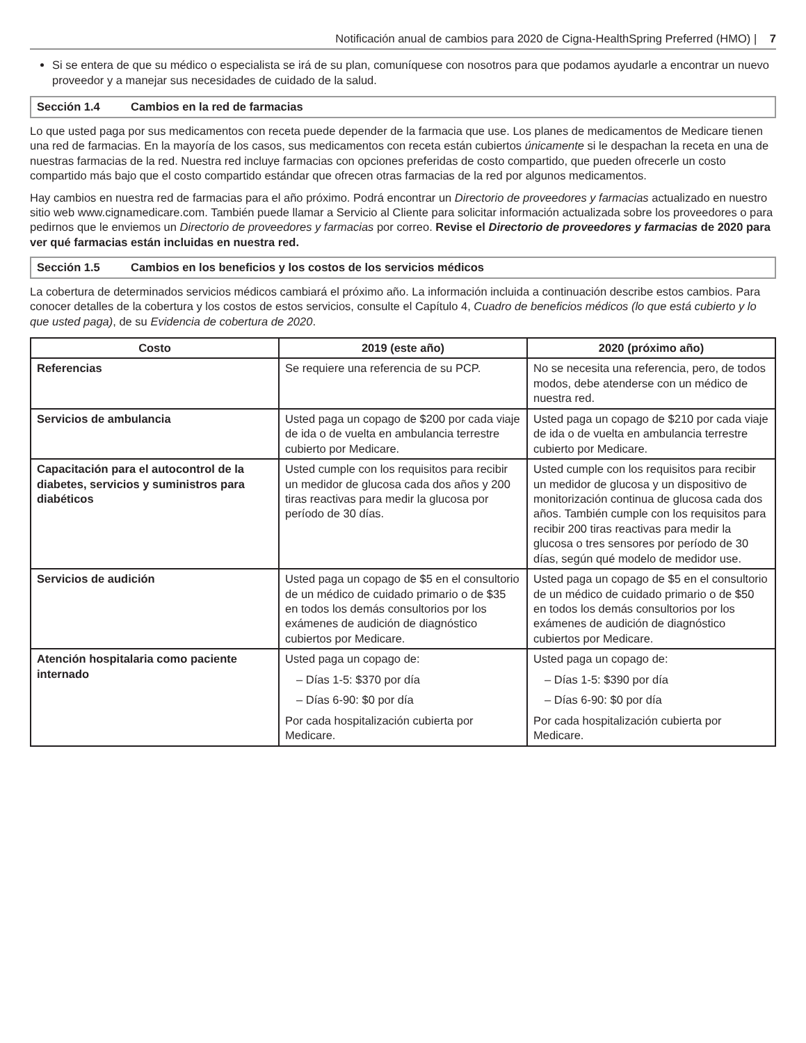Notificación anual de cambios para 2020 de Cigna-HealthSpring Preferred (HMO) | 7
Si se entera de que su médico o especialista se irá de su plan, comuníquese con nosotros para que podamos ayudarle a encontrar un nuevo proveedor y a manejar sus necesidades de cuidado de la salud.
Sección 1.4 Cambios en la red de farmacias
Lo que usted paga por sus medicamentos con receta puede depender de la farmacia que use. Los planes de medicamentos de Medicare tienen una red de farmacias. En la mayoría de los casos, sus medicamentos con receta están cubiertos únicamente si le despachan la receta en una de nuestras farmacias de la red. Nuestra red incluye farmacias con opciones preferidas de costo compartido, que pueden ofrecerle un costo compartido más bajo que el costo compartido estándar que ofrecen otras farmacias de la red por algunos medicamentos.
Hay cambios en nuestra red de farmacias para el año próximo. Podrá encontrar un Directorio de proveedores y farmacias actualizado en nuestro sitio web www.cignamedicare.com. También puede llamar a Servicio al Cliente para solicitar información actualizada sobre los proveedores o para pedirnos que le enviemos un Directorio de proveedores y farmacias por correo. Revise el Directorio de proveedores y farmacias de 2020 para ver qué farmacias están incluidas en nuestra red.
Sección 1.5 Cambios en los beneficios y los costos de los servicios médicos
La cobertura de determinados servicios médicos cambiará el próximo año. La información incluida a continuación describe estos cambios. Para conocer detalles de la cobertura y los costos de estos servicios, consulte el Capítulo 4, Cuadro de beneficios médicos (lo que está cubierto y lo que usted paga), de su Evidencia de cobertura de 2020.
| Costo | 2019 (este año) | 2020 (próximo año) |
| --- | --- | --- |
| Referencias | Se requiere una referencia de su PCP. | No se necesita una referencia, pero, de todos modos, debe atenderse con un médico de nuestra red. |
| Servicios de ambulancia | Usted paga un copago de $200 por cada viaje de ida o de vuelta en ambulancia terrestre cubierto por Medicare. | Usted paga un copago de $210 por cada viaje de ida o de vuelta en ambulancia terrestre cubierto por Medicare. |
| Capacitación para el autocontrol de la diabetes, servicios y suministros para diabéticos | Usted cumple con los requisitos para recibir un medidor de glucosa cada dos años y 200 tiras reactivas para medir la glucosa por período de 30 días. | Usted cumple con los requisitos para recibir un medidor de glucosa y un dispositivo de monitorización continua de glucosa cada dos años. También cumple con los requisitos para recibir 200 tiras reactivas para medir la glucosa o tres sensores por período de 30 días, según qué modelo de medidor use. |
| Servicios de audición | Usted paga un copago de $5 en el consultorio de un médico de cuidado primario o de $35 en todos los demás consultorios por los exámenes de audición de diagnóstico cubiertos por Medicare. | Usted paga un copago de $5 en el consultorio de un médico de cuidado primario o de $50 en todos los demás consultorios por los exámenes de audición de diagnóstico cubiertos por Medicare. |
| Atención hospitalaria como paciente internado | Usted paga un copago de: – Días 1-5: $370 por día – Días 6-90: $0 por día Por cada hospitalización cubierta por Medicare. | Usted paga un copago de: – Días 1-5: $390 por día – Días 6-90: $0 por día Por cada hospitalización cubierta por Medicare. |